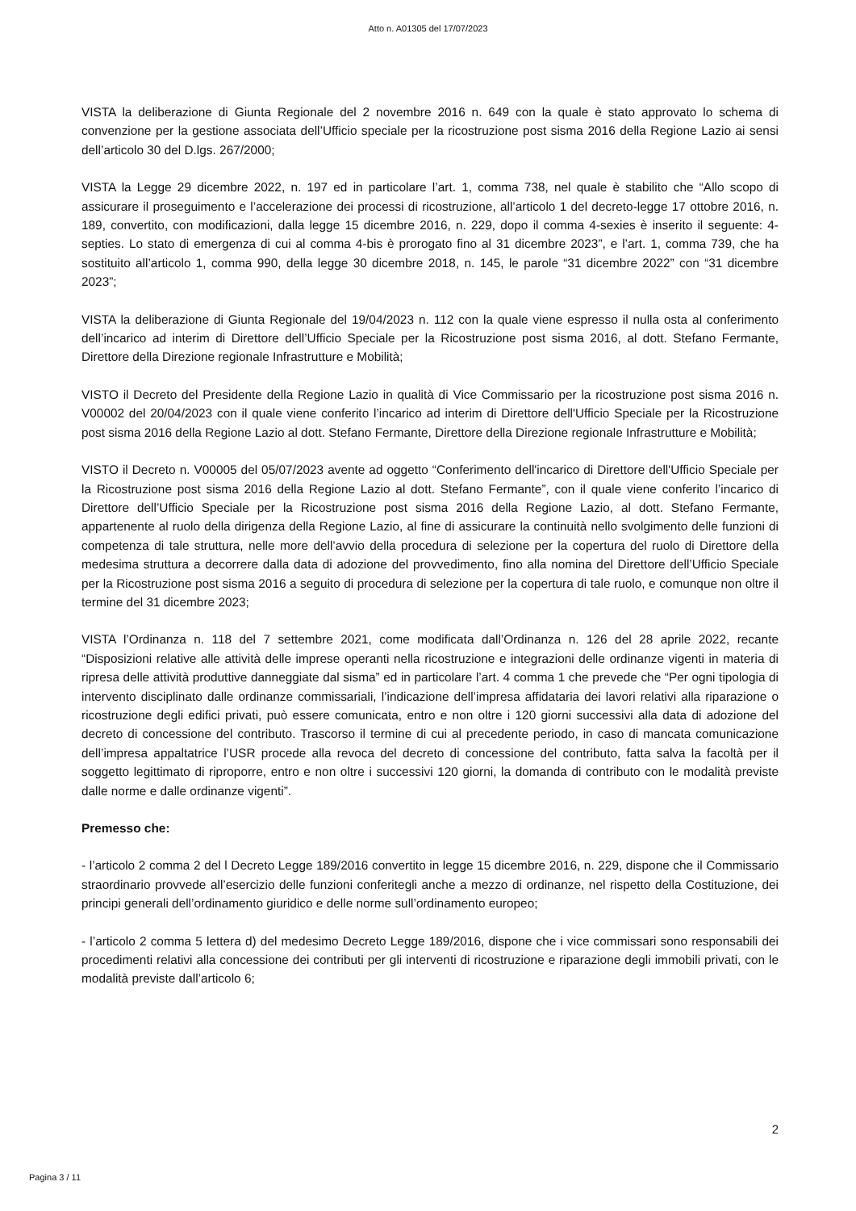Atto n. A01305 del 17/07/2023
VISTA la deliberazione di Giunta Regionale del 2 novembre 2016 n. 649 con la quale è stato approvato lo schema di convenzione per la gestione associata dell’Ufficio speciale per la ricostruzione post sisma 2016 della Regione Lazio ai sensi dell’articolo 30 del D.lgs. 267/2000;
VISTA la Legge 29 dicembre 2022, n. 197 ed in particolare l’art. 1, comma 738, nel quale è stabilito che “Allo scopo di assicurare il proseguimento e l’accelerazione dei processi di ricostruzione, all’articolo 1 del decreto-legge 17 ottobre 2016, n. 189, convertito, con modificazioni, dalla legge 15 dicembre 2016, n. 229, dopo il comma 4-sexies è inserito il seguente: 4-septies. Lo stato di emergenza di cui al comma 4-bis è prorogato fino al 31 dicembre 2023”, e l’art. 1, comma 739, che ha sostituito all’articolo 1, comma 990, della legge 30 dicembre 2018, n. 145, le parole “31 dicembre 2022” con “31 dicembre 2023”;
VISTA la deliberazione di Giunta Regionale del 19/04/2023 n. 112 con la quale viene espresso il nulla osta al conferimento dell’incarico ad interim di Direttore dell’Ufficio Speciale per la Ricostruzione post sisma 2016, al dott. Stefano Fermante, Direttore della Direzione regionale Infrastrutture e Mobilità;
VISTO il Decreto del Presidente della Regione Lazio in qualità di Vice Commissario per la ricostruzione post sisma 2016 n. V00002 del 20/04/2023 con il quale viene conferito l’incarico ad interim di Direttore dell'Ufficio Speciale per la Ricostruzione post sisma 2016 della Regione Lazio al dott. Stefano Fermante, Direttore della Direzione regionale Infrastrutture e Mobilità;
VISTO il Decreto n. V00005 del 05/07/2023 avente ad oggetto “Conferimento dell'incarico di Direttore dell'Ufficio Speciale per la Ricostruzione post sisma 2016 della Regione Lazio al dott. Stefano Fermante”, con il quale viene conferito l’incarico di Direttore dell’Ufficio Speciale per la Ricostruzione post sisma 2016 della Regione Lazio, al dott. Stefano Fermante, appartenente al ruolo della dirigenza della Regione Lazio, al fine di assicurare la continuità nello svolgimento delle funzioni di competenza di tale struttura, nelle more dell’avvio della procedura di selezione per la copertura del ruolo di Direttore della medesima struttura a decorrere dalla data di adozione del provvedimento, fino alla nomina del Direttore dell’Ufficio Speciale per la Ricostruzione post sisma 2016 a seguito di procedura di selezione per la copertura di tale ruolo, e comunque non oltre il termine del 31 dicembre 2023;
VISTA l’Ordinanza n. 118 del 7 settembre 2021, come modificata dall’Ordinanza n. 126 del 28 aprile 2022, recante “Disposizioni relative alle attività delle imprese operanti nella ricostruzione e integrazioni delle ordinanze vigenti in materia di ripresa delle attività produttive danneggiate dal sisma” ed in particolare l’art. 4 comma 1 che prevede che “Per ogni tipologia di intervento disciplinato dalle ordinanze commissariali, l’indicazione dell’impresa affidataria dei lavori relativi alla riparazione o ricostruzione degli edifici privati, può essere comunicata, entro e non oltre i 120 giorni successivi alla data di adozione del decreto di concessione del contributo. Trascorso il termine di cui al precedente periodo, in caso di mancata comunicazione dell’impresa appaltatrice l’USR procede alla revoca del decreto di concessione del contributo, fatta salva la facoltà per il soggetto legittimato di riproporre, entro e non oltre i successivi 120 giorni, la domanda di contributo con le modalità previste dalle norme e dalle ordinanze vigenti”.
Premesso che:
- l’articolo 2 comma 2 del l Decreto Legge 189/2016 convertito in legge 15 dicembre 2016, n. 229, dispone che il Commissario straordinario provvede all’esercizio delle funzioni conferitegli anche a mezzo di ordinanze, nel rispetto della Costituzione, dei principi generali dell’ordinamento giuridico e delle norme sull’ordinamento europeo;
- l’articolo 2 comma 5 lettera d) del medesimo Decreto Legge 189/2016, dispone che i vice commissari sono responsabili dei procedimenti relativi alla concessione dei contributi per gli interventi di ricostruzione e riparazione degli immobili privati, con le modalità previste dall’articolo 6;
2
Pagina 3 / 11